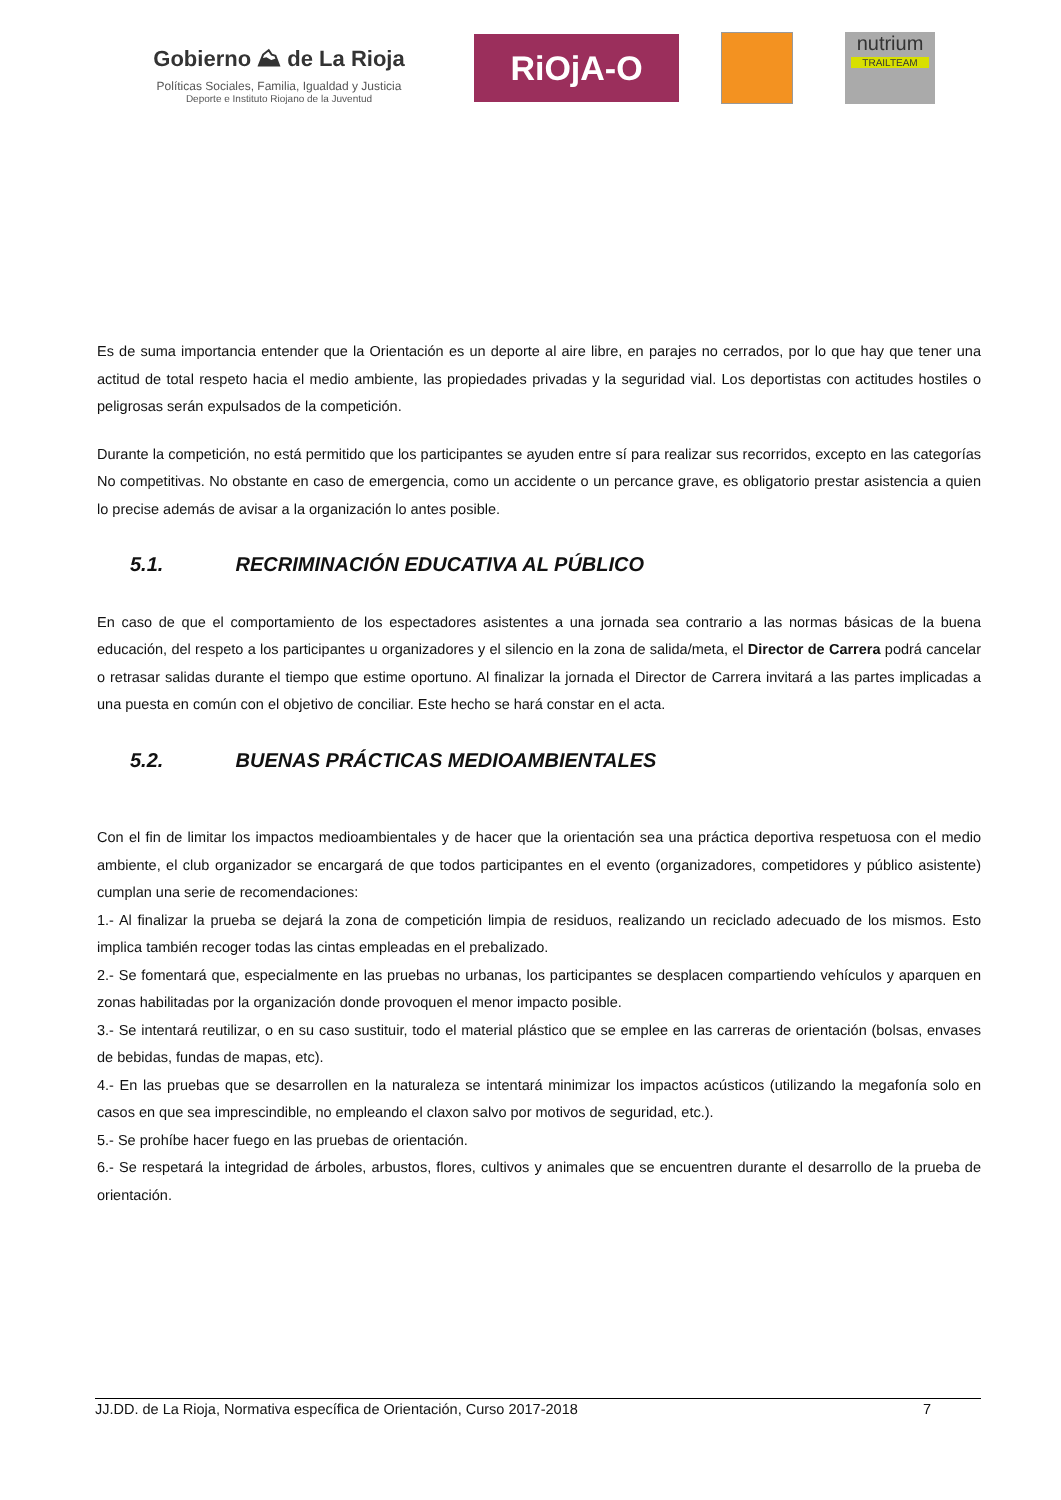Gobierno ⛰ de La Rioja
Políticas Sociales, Familia, Igualdad y Justicia
Deporte e Instituto Riojano de la Juventud
RiOjA-O
nutrium
TRAILTEAM
Es de suma importancia entender que la Orientación es un deporte al aire libre, en parajes no cerrados, por lo que hay que tener una actitud de total respeto hacia el medio ambiente, las propiedades privadas y la seguridad vial. Los deportistas con actitudes hostiles o peligrosas serán expulsados de la competición.
Durante la competición, no está permitido que los participantes se ayuden entre sí para realizar sus recorridos, excepto en las categorías No competitivas. No obstante en caso de emergencia, como un accidente o un percance grave, es obligatorio prestar asistencia a quien lo precise además de avisar a la organización lo antes posible.
5.1. RECRIMINACIÓN EDUCATIVA AL PÚBLICO
En caso de que el comportamiento de los espectadores asistentes a una jornada sea contrario a las normas básicas de la buena educación, del respeto a los participantes u organizadores y el silencio en la zona de salida/meta, el Director de Carrera podrá cancelar o retrasar salidas durante el tiempo que estime oportuno. Al finalizar la jornada el Director de Carrera invitará a las partes implicadas a una puesta en común con el objetivo de conciliar. Este hecho se hará constar en el acta.
5.2. BUENAS PRÁCTICAS MEDIOAMBIENTALES
Con el fin de limitar los impactos medioambientales y de hacer que la orientación sea una práctica deportiva respetuosa con el medio ambiente, el club organizador se encargará de que todos participantes en el evento (organizadores, competidores y público asistente) cumplan una serie de recomendaciones:
1.- Al finalizar la prueba se dejará la zona de competición limpia de residuos, realizando un reciclado adecuado de los mismos. Esto implica también recoger todas las cintas empleadas en el prebalizado.
2.- Se fomentará que, especialmente en las pruebas no urbanas, los participantes se desplacen compartiendo vehículos y aparquen en zonas habilitadas por la organización donde provoquen el menor impacto posible.
3.- Se intentará reutilizar, o en su caso sustituir, todo el material plástico que se emplee en las carreras de orientación (bolsas, envases de bebidas, fundas de mapas, etc).
4.- En las pruebas que se desarrollen en la naturaleza se intentará minimizar los impactos acústicos (utilizando la megafonía solo en casos en que sea imprescindible, no empleando el claxon salvo por motivos de seguridad, etc.).
5.- Se prohíbe hacer fuego en las pruebas de orientación.
6.- Se respetará la integridad de árboles, arbustos, flores, cultivos y animales que se encuentren durante el desarrollo de la prueba de orientación.
JJ.DD. de La Rioja, Normativa específica de Orientación, Curso 2017-2018 7